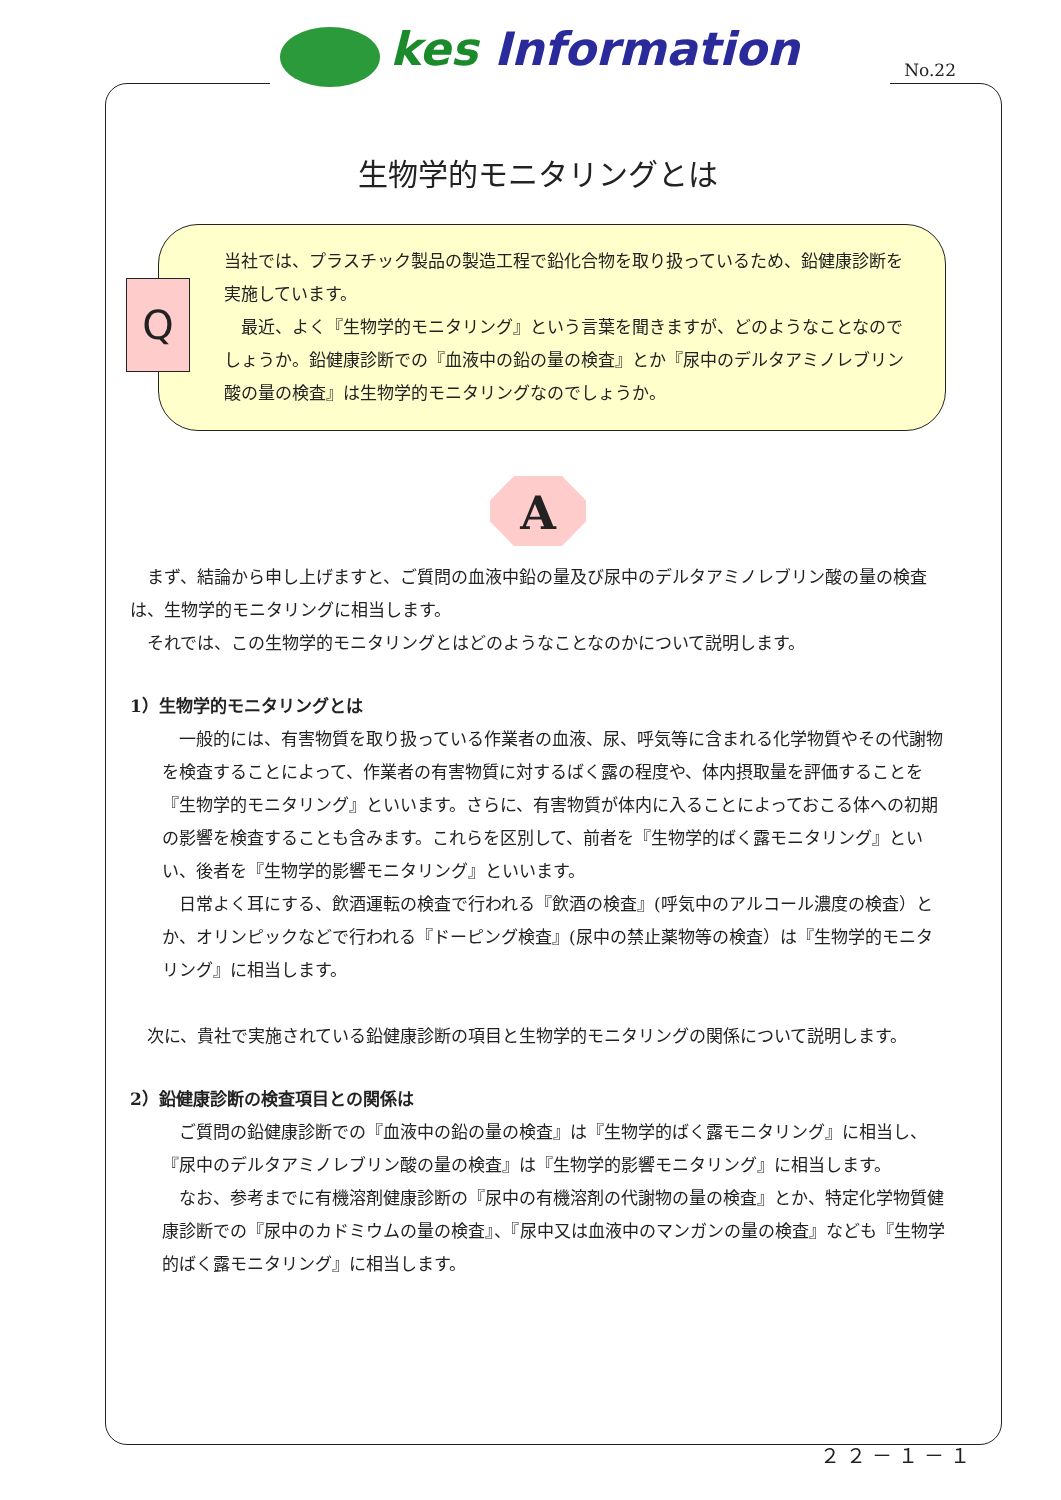kes Information No.22
生物学的モニタリングとは
Q
当社では、プラスチック製品の製造工程で鉛化合物を取り扱っているため、鉛健康診断を実施しています。
　最近、よく『生物学的モニタリング』という言葉を聞きますが、どのようなことなのでしょうか。鉛健康診断での『血液中の鉛の量の検査』とか『尿中のデルタアミノレブリン酸の量の検査』は生物学的モニタリングなのでしょうか。
A
　まず、結論から申し上げますと、ご質問の血液中鉛の量及び尿中のデルタアミノレブリン酸の量の検査は、生物学的モニタリングに相当します。
　それでは、この生物学的モニタリングとはどのようなことなのかについて説明します。
1）生物学的モニタリングとは
　一般的には、有害物質を取り扱っている作業者の血液、尿、呼気等に含まれる化学物質やその代謝物を検査することによって、作業者の有害物質に対するばく露の程度や、体内摂取量を評価することを『生物学的モニタリング』といいます。さらに、有害物質が体内に入ることによっておこる体への初期の影響を検査することも含みます。これらを区別して、前者を『生物学的ばく露モニタリング』といい、後者を『生物学的影響モニタリング』といいます。
　日常よく耳にする、飲酒運転の検査で行われる『飲酒の検査』(呼気中のアルコール濃度の検査）とか、オリンピックなどで行われる『ドーピング検査』(尿中の禁止薬物等の検査）は『生物学的モニタリング』に相当します。
　次に、貴社で実施されている鉛健康診断の項目と生物学的モニタリングの関係について説明します。
2）鉛健康診断の検査項目との関係は
　ご質問の鉛健康診断での『血液中の鉛の量の検査』は『生物学的ばく露モニタリング』に相当し、『尿中のデルタアミノレブリン酸の量の検査』は『生物学的影響モニタリング』に相当します。
　なお、参考までに有機溶剤健康診断の『尿中の有機溶剤の代謝物の量の検査』とか、特定化学物質健康診断での『尿中のカドミウムの量の検査』、『尿中又は血液中のマンガンの量の検査』なども『生物学的ばく露モニタリング』に相当します。
２２－１－１